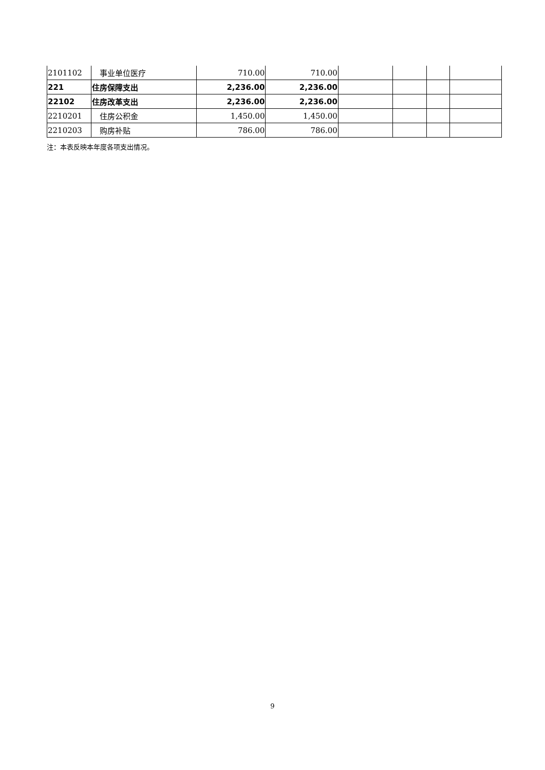| 2101102 | 事业单位医疗 | 710.00 | 710.00 | | | | |
| 221 | 住房保障支出 | 2,236.00 | 2,236.00 | | | | |
| 22102 | 住房改革支出 | 2,236.00 | 2,236.00 | | | | |
| 2210201 | 住房公积金 | 1,450.00 | 1,450.00 | | | | |
| 2210203 | 购房补贴 | 786.00 | 786.00 | | | | |
注：本表反映本年度各项支出情况。
9